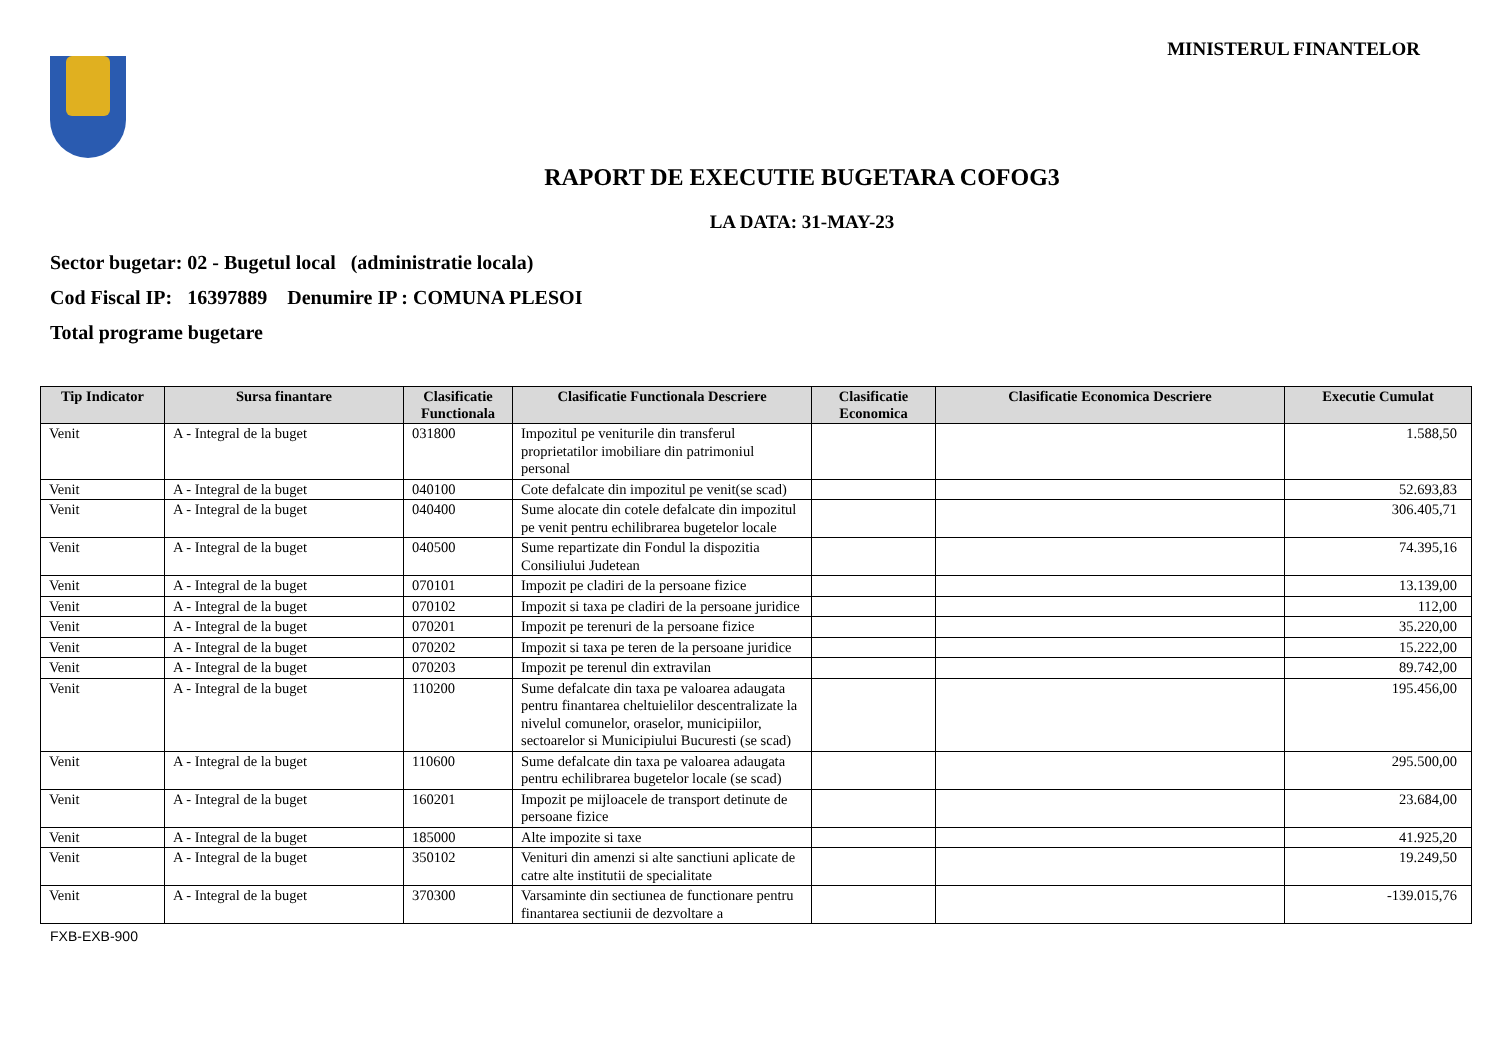MINISTERUL FINANTELOR
RAPORT DE EXECUTIE BUGETARA COFOG3
LA DATA: 31-MAY-23
Sector bugetar: 02 - Bugetul local (administratie locala)
Cod Fiscal IP: 16397889 Denumire IP : COMUNA PLESOI
Total programe bugetare
| Tip Indicator | Sursa finantare | Clasificatie Functionala | Clasificatie Functionala Descriere | Clasificatie Economica | Clasificatie Economica Descriere | Executie Cumulat |
| --- | --- | --- | --- | --- | --- | --- |
| Venit | A - Integral de la buget | 031800 | Impozitul pe veniturile din transferul proprietatilor imobiliare din patrimoniul personal | | | 1.588,50 |
| Venit | A - Integral de la buget | 040100 | Cote defalcate din impozitul pe venit(se scad) | | | 52.693,83 |
| Venit | A - Integral de la buget | 040400 | Sume alocate din cotele defalcate din impozitul pe venit pentru echilibrarea bugetelor locale | | | 306.405,71 |
| Venit | A - Integral de la buget | 040500 | Sume repartizate din Fondul la dispozitia Consiliului Judetean | | | 74.395,16 |
| Venit | A - Integral de la buget | 070101 | Impozit pe cladiri de la persoane fizice | | | 13.139,00 |
| Venit | A - Integral de la buget | 070102 | Impozit si taxa pe cladiri de la persoane juridice | | | 112,00 |
| Venit | A - Integral de la buget | 070201 | Impozit pe terenuri de la persoane fizice | | | 35.220,00 |
| Venit | A - Integral de la buget | 070202 | Impozit si taxa pe teren de la persoane juridice | | | 15.222,00 |
| Venit | A - Integral de la buget | 070203 | Impozit pe terenul din extravilan | | | 89.742,00 |
| Venit | A - Integral de la buget | 110200 | Sume defalcate din taxa pe valoarea adaugata pentru finantarea cheltuielilor descentralizate la nivelul comunelor, oraselor, municipiilor, sectoarelor si Municipiului Bucuresti (se scad) | | | 195.456,00 |
| Venit | A - Integral de la buget | 110600 | Sume defalcate din taxa pe valoarea adaugata pentru echilibrarea bugetelor locale (se scad) | | | 295.500,00 |
| Venit | A - Integral de la buget | 160201 | Impozit pe mijloacele de transport detinute de persoane fizice | | | 23.684,00 |
| Venit | A - Integral de la buget | 185000 | Alte impozite si taxe | | | 41.925,20 |
| Venit | A - Integral de la buget | 350102 | Venituri din amenzi si alte sanctiuni aplicate de catre alte institutii de specialitate | | | 19.249,50 |
| Venit | A - Integral de la buget | 370300 | Varsaminte din sectiunea de functionare pentru finantarea sectiunii de dezvoltare a | | | -139.015,76 |
FXB-EXB-900